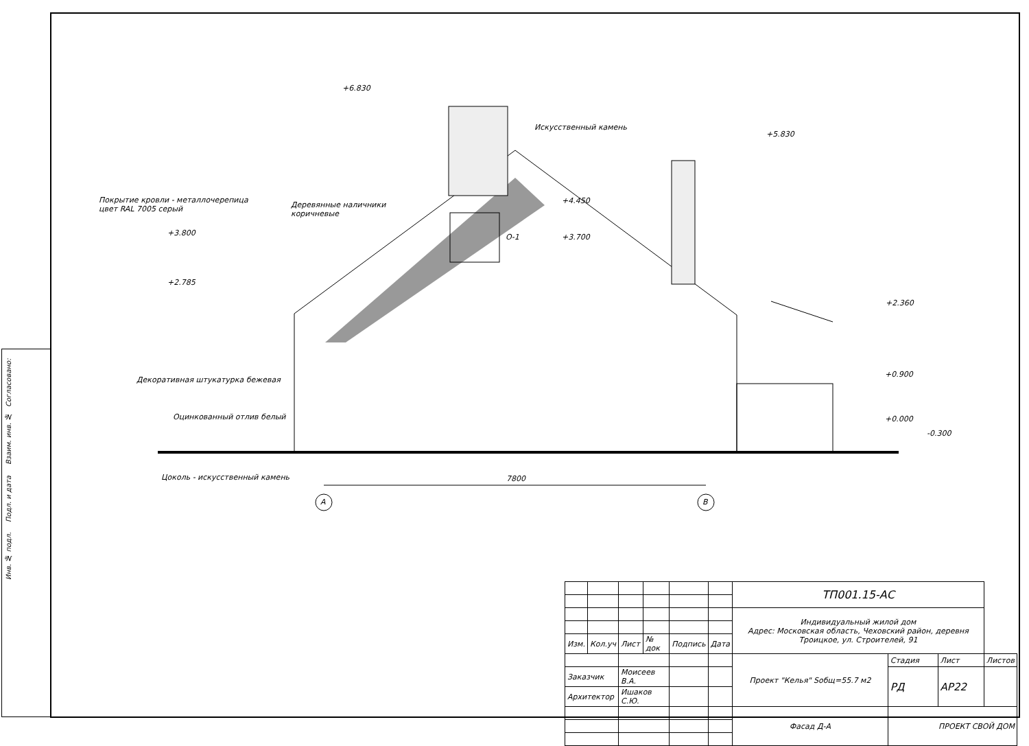Согласовано:
Взаим. инв. №
Подл. и дата
Инв. № подл.
+6.830
Искусственный камень
+5.830
Покрытие кровли - металлочерепица
цвет RAL 7005 серый Деревянные наличники
коричневые
+4.450
+3.800 О-1 +3.700
+2.785
+2.360
Декоративная штукатурка бежевая
+0.900
Оцинкованный отлив белый +0.000
-0.300
Цоколь - искусственный камень 7800
А В
| | | | | | | ТП001.15-АС | | | |
| | | | | | | Индивидуальный жилой дом Адрес: Московская область, Чеховский район, деревня Троицкое, ул. Строителей, 91 | | | |
| Изм. | Кол.уч | Лист | № док | Подпись | Дата | | | | |
| | | | | | | Проект "Келья" Sобщ=55.7 м2 | Стадия | Лист | Листов |
| Заказчик | | Моисеев В.А. | | | | | РД | АР22 | |
| Архитектор | | Ишаков С.Ю. | | | | | | | |
| | | | | | | Фасад Д-А | ПРОЕКТ СВОЙ ДОМ | | |